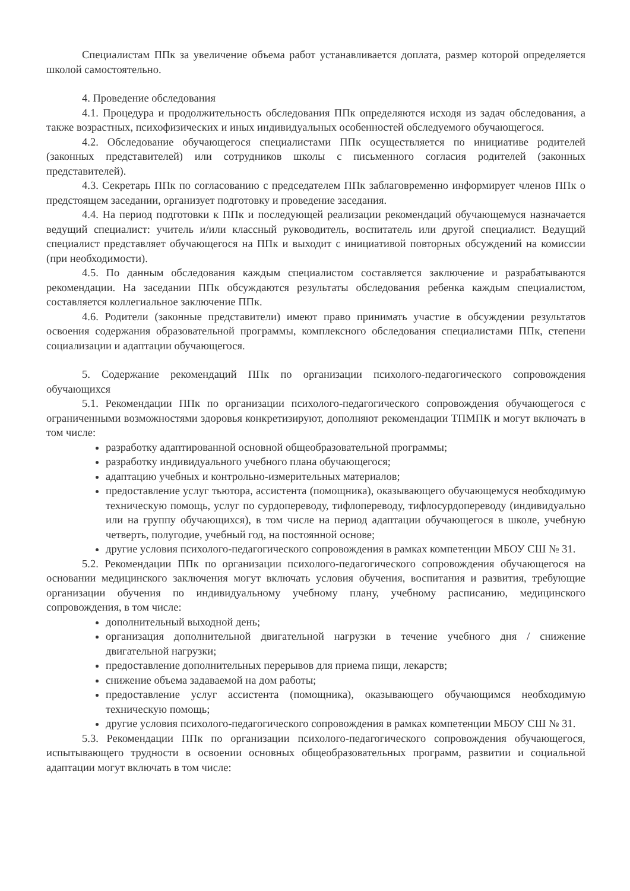Специалистам ППк за увеличение объема работ устанавливается доплата, размер которой определяется школой самостоятельно.
4. Проведение обследования
4.1. Процедура и продолжительность обследования ППк определяются исходя из задач обследования, а также возрастных, психофизических и иных индивидуальных особенностей обследуемого обучающегося.
4.2. Обследование обучающегося специалистами ППк осуществляется по инициативе родителей (законных представителей) или сотрудников школы с письменного согласия родителей (законных представителей).
4.3. Секретарь ППк по согласованию с председателем ППк заблаговременно информирует членов ППк о предстоящем заседании, организует подготовку и проведение заседания.
4.4. На период подготовки к ППк и последующей реализации рекомендаций обучающемуся назначается ведущий специалист: учитель и/или классный руководитель, воспитатель или другой специалист. Ведущий специалист представляет обучающегося на ППк и выходит с инициативой повторных обсуждений на комиссии (при необходимости).
4.5. По данным обследования каждым специалистом составляется заключение и разрабатываются рекомендации. На заседании ППк обсуждаются результаты обследования ребенка каждым специалистом, составляется коллегиальное заключение ППк.
4.6. Родители (законные представители) имеют право принимать участие в обсуждении результатов освоения содержания образовательной программы, комплексного обследования специалистами ППк, степени социализации и адаптации обучающегося.
5. Содержание рекомендаций ППк по организации психолого-педагогического сопровождения обучающихся
5.1. Рекомендации ППк по организации психолого-педагогического сопровождения обучающегося с ограниченными возможностями здоровья конкретизируют, дополняют рекомендации ТПМПК и могут включать в том числе:
разработку адаптированной основной общеобразовательной программы;
разработку индивидуального учебного плана обучающегося;
адаптацию учебных и контрольно-измерительных материалов;
предоставление услуг тьютора, ассистента (помощника), оказывающего обучающемуся необходимую техническую помощь, услуг по сурдопереводу, тифлопереводу, тифлосурдопереводу (индивидуально или на группу обучающихся), в том числе на период адаптации обучающегося в школе, учебную четверть, полугодие, учебный год, на постоянной основе;
другие условия психолого-педагогического сопровождения в рамках компетенции МБОУ СШ № 31.
5.2. Рекомендации ППк по организации психолого-педагогического сопровождения обучающегося на основании медицинского заключения могут включать условия обучения, воспитания и развития, требующие организации обучения по индивидуальному учебному плану, учебному расписанию, медицинского сопровождения, в том числе:
дополнительный выходной день;
организация дополнительной двигательной нагрузки в течение учебного дня / снижение двигательной нагрузки;
предоставление дополнительных перерывов для приема пищи, лекарств;
снижение объема задаваемой на дом работы;
предоставление услуг ассистента (помощника), оказывающего обучающимся необходимую техническую помощь;
другие условия психолого-педагогического сопровождения в рамках компетенции МБОУ СШ № 31.
5.3. Рекомендации ППк по организации психолого-педагогического сопровождения обучающегося, испытывающего трудности в освоении основных общеобразовательных программ, развитии и социальной адаптации могут включать в том числе: